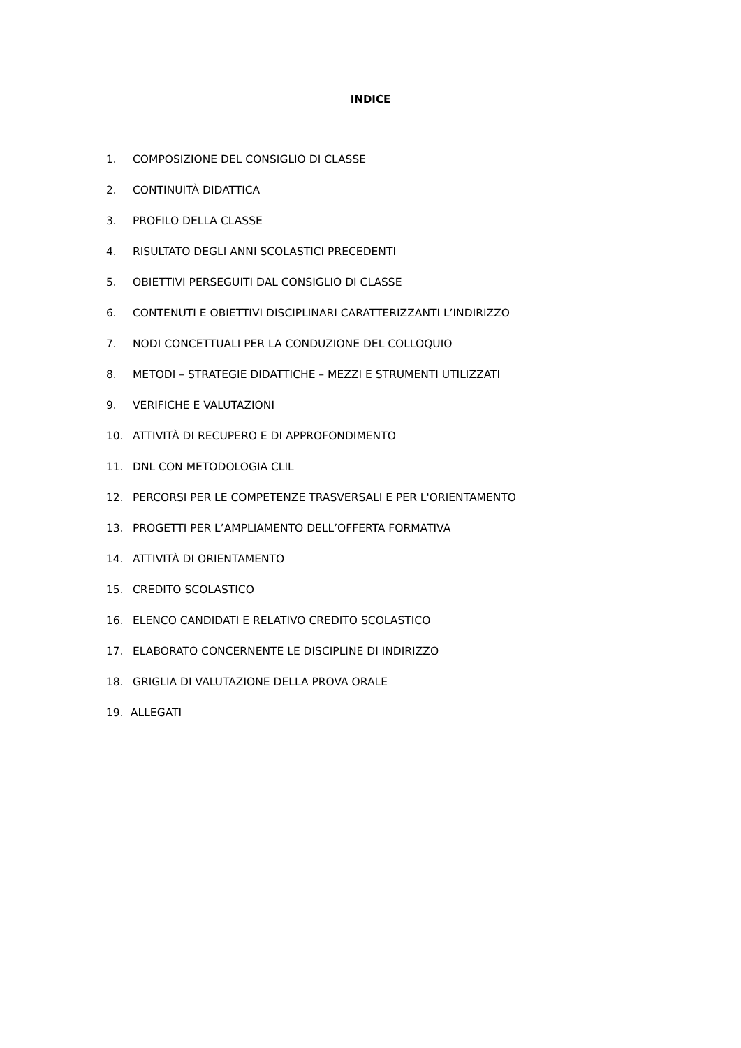INDICE
1. COMPOSIZIONE DEL CONSIGLIO DI CLASSE
2. CONTINUITÀ DIDATTICA
3. PROFILO DELLA CLASSE
4. RISULTATO DEGLI ANNI SCOLASTICI PRECEDENTI
5. OBIETTIVI PERSEGUITI DAL CONSIGLIO DI CLASSE
6. CONTENUTI E OBIETTIVI DISCIPLINARI CARATTERIZZANTI L’INDIRIZZO
7. NODI CONCETTUALI PER LA CONDUZIONE DEL COLLOQUIO
8. METODI – STRATEGIE DIDATTICHE – MEZZI E STRUMENTI UTILIZZATI
9. VERIFICHE E VALUTAZIONI
10. ATTIVITÀ DI RECUPERO E DI APPROFONDIMENTO
11. DNL CON METODOLOGIA CLIL
12. PERCORSI PER LE COMPETENZE TRASVERSALI E PER L'ORIENTAMENTO
13. PROGETTI PER L’AMPLIAMENTO DELL’OFFERTA FORMATIVA
14. ATTIVITÀ DI ORIENTAMENTO
15. CREDITO SCOLASTICO
16. ELENCO CANDIDATI E RELATIVO CREDITO SCOLASTICO
17. ELABORATO CONCERNENTE LE DISCIPLINE DI INDIRIZZO
18. GRIGLIA DI VALUTAZIONE DELLA PROVA ORALE
19. ALLEGATI